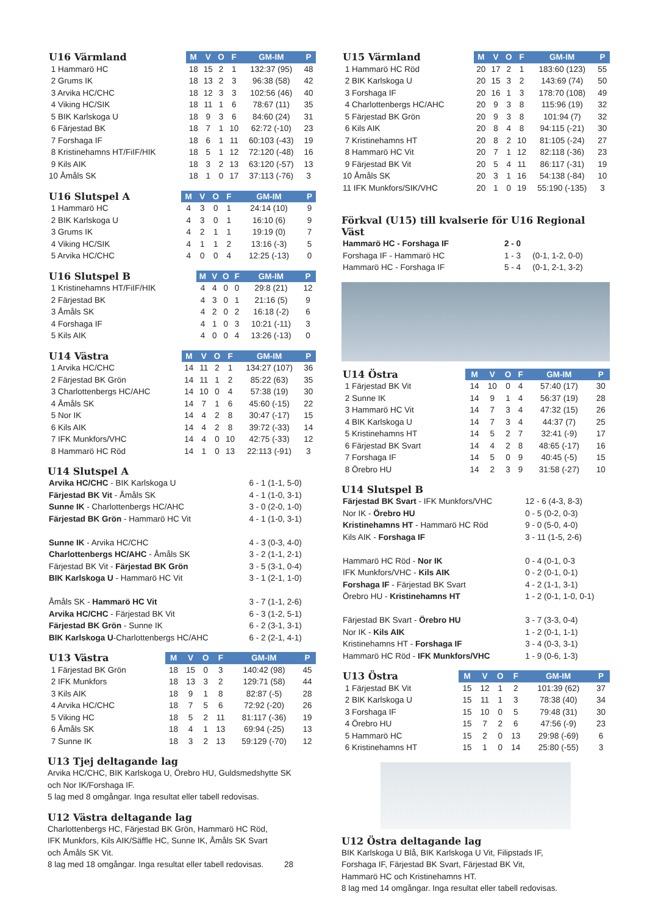| U16 Värmland | M | V | O | F | GM-IM | P |
| --- | --- | --- | --- | --- | --- | --- |
| 1 Hammarö HC | 18 | 15 | 2 | 1 | 132:37 (95) | 48 |
| 2 Grums IK | 18 | 13 | 2 | 3 | 96:38 (58) | 42 |
| 3 Arvika HC/CHC | 18 | 12 | 3 | 3 | 102:56 (46) | 40 |
| 4 Viking HC/SIK | 18 | 11 | 1 | 6 | 78:67 (11) | 35 |
| 5 BIK Karlskoga U | 18 | 9 | 3 | 6 | 84:60 (24) | 31 |
| 6 Färjestad BK | 18 | 7 | 1 | 10 | 62:72 (-10) | 23 |
| 7 Forshaga IF | 18 | 6 | 1 | 11 | 60:103 (-43) | 19 |
| 8 Kristinehamns HT/FiIF/HIK | 18 | 5 | 1 | 12 | 72:120 (-48) | 16 |
| 9 Kils AIK | 18 | 3 | 2 | 13 | 63:120 (-57) | 13 |
| 10 Åmåls SK | 18 | 1 | 0 | 17 | 37:113 (-76) | 3 |
| U16 Slutspel A | M | V | O | F | GM-IM | P |
| --- | --- | --- | --- | --- | --- | --- |
| 1 Hammarö HC | 4 | 3 | 0 | 1 | 24:14 (10) | 9 |
| 2 BIK Karlskoga U | 4 | 3 | 0 | 1 | 16:10 (6) | 9 |
| 3 Grums IK | 4 | 2 | 1 | 1 | 19:19 (0) | 7 |
| 4 Viking HC/SIK | 4 | 1 | 1 | 2 | 13:16 (-3) | 5 |
| 5 Arvika HC/CHC | 4 | 0 | 0 | 4 | 12:25 (-13) | 0 |
| U16 Slutspel B | M | V | O | F | GM-IM | P |
| --- | --- | --- | --- | --- | --- | --- |
| 1 Kristinehamns HT/FiIF/HIK | 4 | 4 | 0 | 0 | 29:8 (21) | 12 |
| 2 Färjestad BK | 4 | 3 | 0 | 1 | 21:16 (5) | 9 |
| 3 Åmåls SK | 4 | 2 | 0 | 2 | 16:18 (-2) | 6 |
| 4 Forshaga IF | 4 | 1 | 0 | 3 | 10:21 (-11) | 3 |
| 5 Kils AIK | 4 | 0 | 0 | 4 | 13:26 (-13) | 0 |
| U14 Västra | M | V | O | F | GM-IM | P |
| --- | --- | --- | --- | --- | --- | --- |
| 1 Arvika HC/CHC | 14 | 11 | 2 | 1 | 134:27 (107) | 36 |
| 2 Färjestad BK Grön | 14 | 11 | 1 | 2 | 85:22 (63) | 35 |
| 3 Charlottenbergs HC/AHC | 14 | 10 | 0 | 4 | 57:38 (19) | 30 |
| 4 Åmåls SK | 14 | 7 | 1 | 6 | 45:60 (-15) | 22 |
| 5 Nor IK | 14 | 4 | 2 | 8 | 30:47 (-17) | 15 |
| 6 Kils AIK | 14 | 4 | 2 | 8 | 39:72 (-33) | 14 |
| 7 IFK Munkfors/VHC | 14 | 4 | 0 | 10 | 42:75 (-33) | 12 |
| 8 Hammarö HC Röd | 14 | 1 | 0 | 13 | 22:113 (-91) | 3 |
U14 Slutspel A
| Arvika HC/CHC - BIK Karlskoga U | 6 - 1 (1-1, 5-0) |
| Färjestad BK Vit - Åmåls SK | 4 - 1 (1-0, 3-1) |
| Sunne IK - Charlottenbergs HC/AHC | 3 - 0 (2-0, 1-0) |
| Färjestad BK Grön - Hammarö HC Vit | 4 - 1 (1-0, 3-1) |
| Sunne IK - Arvika HC/CHC | 4 - 3 (0-3, 4-0) |
| Charlottenbergs HC/AHC - Åmåls SK | 3 - 2 (1-1, 2-1) |
| Färjestad BK Vit - Färjestad BK Grön | 3 - 5 (3-1, 0-4) |
| BIK Karlskoga U - Hammarö HC Vit | 3 - 1 (2-1, 1-0) |
| Åmåls SK - Hammarö HC Vit | 3 - 7 (1-1, 2-6) |
| Arvika HC/CHC - Färjestad BK Vit | 6 - 3 (1-2, 5-1) |
| Färjestad BK Grön - Sunne IK | 6 - 2 (3-1, 3-1) |
| BIK Karlskoga U -Charlottenbergs HC/AHC | 6 - 2 (2-1, 4-1) |
| U13 Västra | M | V | O | F | GM-IM | P |
| --- | --- | --- | --- | --- | --- | --- |
| 1 Färjestad BK Grön | 18 | 15 | 0 | 3 | 140:42 (98) | 45 |
| 2 IFK Munkfors | 18 | 13 | 3 | 2 | 129:71 (58) | 44 |
| 3 Kils AIK | 18 | 9 | 1 | 8 | 82:87 (-5) | 28 |
| 4 Arvika HC/CHC | 18 | 7 | 5 | 6 | 72:92 (-20) | 26 |
| 5 Viking HC | 18 | 5 | 2 | 11 | 81:117 (-36) | 19 |
| 6 Åmåls SK | 18 | 4 | 1 | 13 | 69:94 (-25) | 13 |
| 7 Sunne IK | 18 | 3 | 2 | 13 | 59:129 (-70) | 12 |
U13 Tjej deltagande lag
Arvika HC/CHC, BIK Karlskoga U, Örebro HU, Guldsmedshytte SK
och Nor IK/Forshaga IF.
5 lag med 8 omgångar. Inga resultat eller tabell redovisas.
U12 Västra deltagande lag
Charlottenbergs HC, Färjestad BK Grön, Hammarö HC Röd,
IFK Munkfors, Kils AIK/Säffle HC, Sunne IK, Åmåls SK Svart
och Åmåls SK Vit.
8 lag med 18 omgångar. Inga resultat eller tabell redovisas. 28
| U15 Värmland | M | V | O | F | GM-IM | P |
| --- | --- | --- | --- | --- | --- | --- |
| 1 Hammarö HC Röd | 20 | 17 | 2 | 1 | 183:60 (123) | 55 |
| 2 BIK Karlskoga U | 20 | 15 | 3 | 2 | 143:69 (74) | 50 |
| 3 Forshaga IF | 20 | 16 | 1 | 3 | 178:70 (108) | 49 |
| 4 Charlottenbergs HC/AHC | 20 | 9 | 3 | 8 | 115:96 (19) | 32 |
| 5 Färjestad BK Grön | 20 | 9 | 3 | 8 | 101:94 (7) | 32 |
| 6 Kils AIK | 20 | 8 | 4 | 8 | 94:115 (-21) | 30 |
| 7 Kristinehamns HT | 20 | 8 | 2 | 10 | 81:105 (-24) | 27 |
| 8 Hammarö HC Vit | 20 | 7 | 1 | 12 | 82:118 (-36) | 23 |
| 9 Färjestad BK Vit | 20 | 5 | 4 | 11 | 86:117 (-31) | 19 |
| 10 Åmåls SK | 20 | 3 | 1 | 16 | 54:138 (-84) | 10 |
| 11 IFK Munkfors/SIK/VHC | 20 | 1 | 0 | 19 | 55:190 (-135) | 3 |
Förkval (U15) till kvalserie för U16 Regional Väst
| Hammarö HC - Forshaga IF | 2 - 0 | |
| Forshaga IF - Hammarö HC | 1 - 3 | (0-1, 1-2, 0-0) |
| Hammarö HC - Forshaga IF | 5 - 4 | (0-1, 2-1, 3-2) |
| U14 Östra | M | V | O | F | GM-IM | P |
| --- | --- | --- | --- | --- | --- | --- |
| 1 Färjestad BK Vit | 14 | 10 | 0 | 4 | 57:40 (17) | 30 |
| 2 Sunne IK | 14 | 9 | 1 | 4 | 56:37 (19) | 28 |
| 3 Hammarö HC Vit | 14 | 7 | 3 | 4 | 47:32 (15) | 26 |
| 4 BIK Karlskoga U | 14 | 7 | 3 | 4 | 44:37 (7) | 25 |
| 5 Kristinehamns HT | 14 | 5 | 2 | 7 | 32:41 (-9) | 17 |
| 6 Färjestad BK Svart | 14 | 4 | 2 | 8 | 48:65 (-17) | 16 |
| 7 Forshaga IF | 14 | 5 | 0 | 9 | 40:45 (-5) | 15 |
| 8 Örebro HU | 14 | 2 | 3 | 9 | 31:58 (-27) | 10 |
U14 Slutspel B
| Färjestad BK Svart - IFK Munkfors/VHC | 12 - 6 (4-3, 8-3) |
| Nor IK - Örebro HU | 0 - 5 (0-2, 0-3) |
| Kristinehamns HT - Hammarö HC Röd | 9 - 0 (5-0, 4-0) |
| Kils AIK - Forshaga IF | 3 - 11 (1-5, 2-6) |
| Hammarö HC Röd - Nor IK | 0 - 4 (0-1, 0-3 |
| IFK Munkfors/VHC - Kils AIK | 0 - 2 (0-1, 0-1) |
| Forshaga IF - Färjestad BK Svart | 4 - 2 (1-1, 3-1) |
| Örebro HU - Kristinehamns HT | 1 - 2 (0-1, 1-0, 0-1) |
| Färjestad BK Svart - Örebro HU | 3 - 7 (3-3, 0-4) |
| Nor IK - Kils AIK | 1 - 2 (0-1, 1-1) |
| Kristinehamns HT - Forshaga IF | 3 - 4 (0-3, 3-1) |
| Hammarö HC Röd - IFK Munkfors/VHC | 1 - 9 (0-6, 1-3) |
| U13 Östra | M | V | O | F | GM-IM | P |
| --- | --- | --- | --- | --- | --- | --- |
| 1 Färjestad BK Vit | 15 | 12 | 1 | 2 | 101:39 (62) | 37 |
| 2 BIK Karlskoga U | 15 | 11 | 1 | 3 | 78:38 (40) | 34 |
| 3 Forshaga IF | 15 | 10 | 0 | 5 | 79:48 (31) | 30 |
| 4 Örebro HU | 15 | 7 | 2 | 6 | 47:56 (-9) | 23 |
| 5 Hammarö HC | 15 | 2 | 0 | 13 | 29:98 (-69) | 6 |
| 6 Kristinehamns HT | 15 | 1 | 0 | 14 | 25:80 (-55) | 3 |
U12 Östra deltagande lag
BIK Karlskoga U Blå, BIK Karlskoga U Vit, Filipstads IF,
Forshaga IF, Färjestad BK Svart, Färjestad BK Vit,
Hammarö HC och Kristinehamns HT.
8 lag med 14 omgångar. Inga resultat eller tabell redovisas.